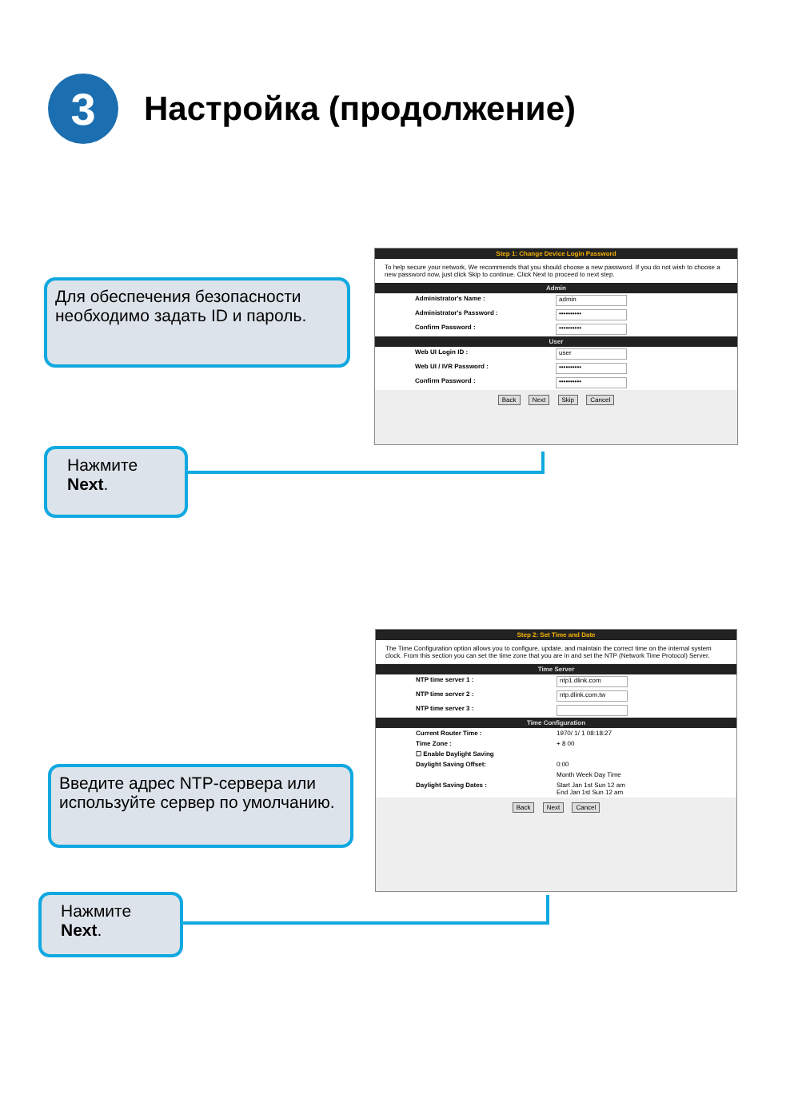3
Настройка (продолжение)
Для обеспечения безопасности необходимо задать ID и пароль.
Step 1: Change Device Login Password
To help secure your network, We recommends that you should choose a new password. If you do not wish to choose a new password now, just click Skip to continue. Click Next to proceed to next step.
Admin
Administrator's Name :
admin
Administrator's Password :
••••••••••
Confirm Password :
••••••••••
User
Web UI Login ID :
user
Web UI / IVR Password :
••••••••••
Confirm Password :
••••••••••
Back Next Skip Cancel
Нажмите
Next.
Step 2: Set Time and Date
The Time Configuration option allows you to configure, update, and maintain the correct time on the internal system clock. From this section you can set the time zone that you are in and set the NTP (Network Time Protocol) Server.
Time Server
NTP time server 1 :
ntp1.dlink.com
NTP time server 2 :
ntp.dlink.com.tw
NTP time server 3 :
Time Configuration
Current Router Time : 1970/ 1/ 1 08:18:27
Time Zone : + 8 00
☐ Enable Daylight Saving
Daylight Saving Offset: 0:00
Month Week Day Time
Daylight Saving Dates : Start Jan 1st Sun 12 am
End Jan 1st Sun 12 am
Back Next Cancel
Введите адрес NTP-сервера или используйте сервер по умолчанию.
Нажмите
Next.